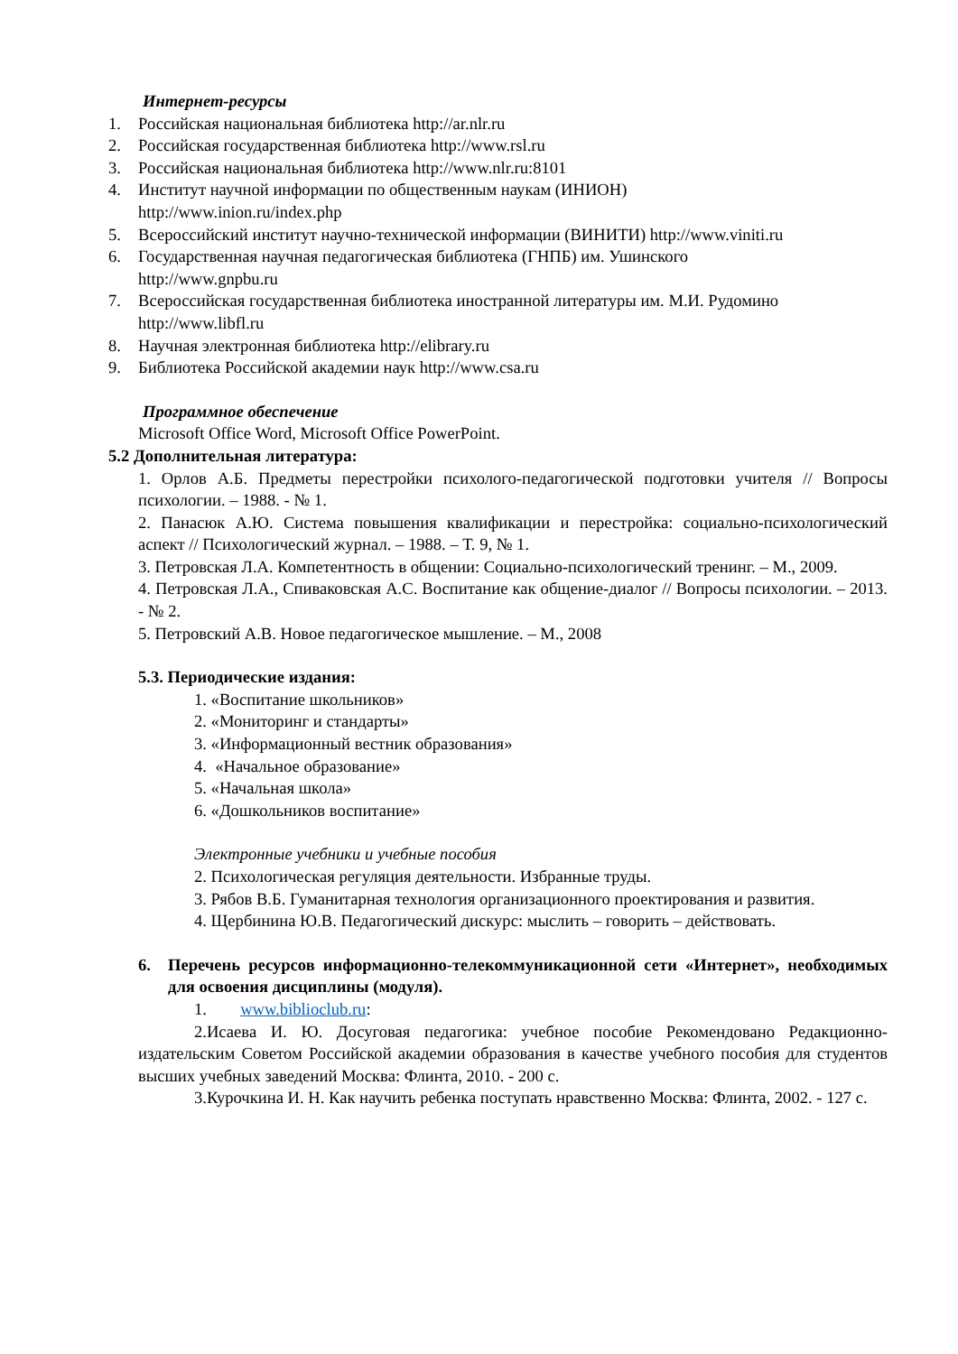Интернет-ресурсы
1. Российская национальная библиотека http://ar.nlr.ru
2. Российская государственная библиотека http://www.rsl.ru
3. Российская национальная библиотека http://www.nlr.ru:8101
4. Институт научной информации по общественным наукам (ИНИОН)
http://www.inion.ru/index.php
5. Всероссийский институт научно-технической информации (ВИНИТИ) http://www.viniti.ru
6. Государственная научная педагогическая библиотека (ГНПБ) им. Ушинского
http://www.gnpbu.ru
7. Всероссийская государственная библиотека иностранной литературы им. М.И. Рудомино
http://www.libfl.ru
8. Научная электронная библиотека http://elibrary.ru
9. Библиотека Российской академии наук http://www.csa.ru
Программное обеспечение
Microsoft Office Word, Microsoft Office PowerPoint.
5.2 Дополнительная литература:
1. Орлов А.Б. Предметы перестройки психолого-педагогической подготовки учителя // Вопросы психологии. – 1988. - № 1.
2. Панасюк А.Ю. Система повышения квалификации и перестройка: социально-психологический аспект // Психологический журнал. – 1988. – Т. 9, № 1.
3. Петровская Л.А. Компетентность в общении: Социально-психологический тренинг. – М., 2009.
4. Петровская Л.А., Спиваковская А.С. Воспитание как общение-диалог // Вопросы психологии. – 2013. - № 2.
5. Петровский А.В. Новое педагогическое мышление. – М., 2008
5.3. Периодические издания:
1. «Воспитание школьников»
2. «Мониторинг и стандарты»
3. «Информационный вестник образования»
4. «Начальное образование»
5. «Начальная школа»
6. «Дошкольников воспитание»
Электронные учебники и учебные пособия
2. Психологическая регуляция деятельности. Избранные труды.
3. Рябов В.Б. Гуманитарная технология организационного проектирования и развития.
4. Щербинина Ю.В. Педагогический дискурс: мыслить – говорить – действовать.
6. Перечень ресурсов информационно-телекоммуникационной сети «Интернет», необходимых для освоения дисциплины (модуля).
1. www.biblioclub.ru:
2.Исаева И. Ю. Досуговая педагогика: учебное пособие Рекомендовано Редакционно-издательским Советом Российской академии образования в качестве учебного пособия для студентов высших учебных заведений Москва: Флинта, 2010. - 200 с.
3.Курочкина И. Н. Как научить ребенка поступать нравственно Москва: Флинта, 2002. - 127 с.